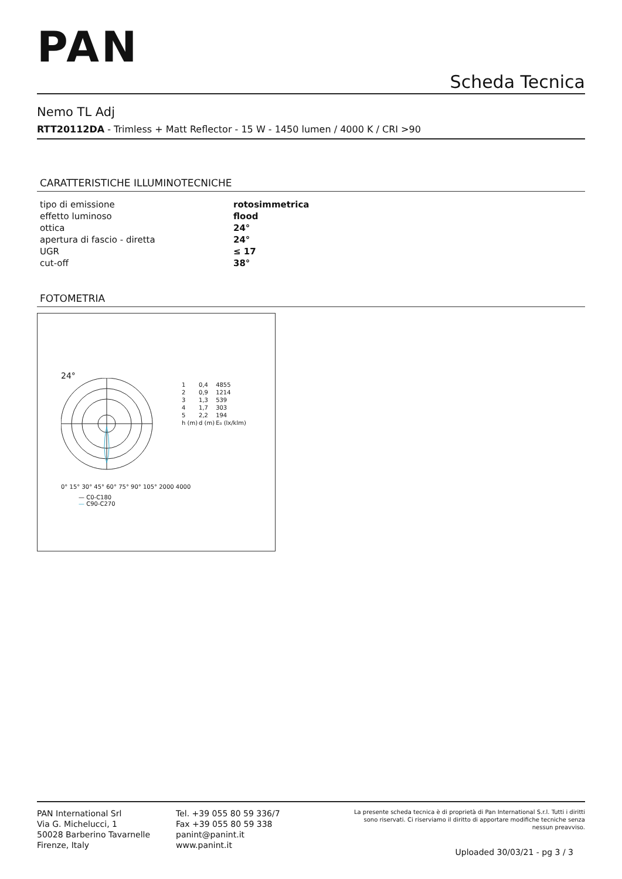PAN
Scheda Tecnica
Nemo TL Adj
RTT20112DA - Trimless + Matt Reflector - 15 W - 1450 lumen / 4000 K / CRI >90
CARATTERISTICHE ILLUMINOTECNICHE
| tipo di emissione | rotosimmetrica |
| effetto luminoso | flood |
| ottica | 24° |
| apertura di fascio - diretta | 24° |
| UGR | ≤ 17 |
| cut-off | 38° |
FOTOMETRIA
24°
0° 15° 30° 45° 60° 75° 90° 105° 2000 4000
— C0-C180
— C90-C270
| 1 | 0,4 | 4855 |
| 2 | 0,9 | 1214 |
| 3 | 1,3 | 539 |
| 4 | 1,7 | 303 |
| 5 | 2,2 | 194 |
| h (m) | d (m) | E₀ (lx/klm) |
PAN International Srl
Via G. Michelucci, 1
50028 Barberino Tavarnelle
Firenze, Italy
Tel. +39 055 80 59 336/7
Fax +39 055 80 59 338
panint@panint.it
www.panint.it
La presente scheda tecnica è di proprietà di Pan International S.r.l. Tutti i diritti sono riservati. Ci riserviamo il diritto di apportare modifiche tecniche senza nessun preavviso.
Uploaded 30/03/21 - pg 3 / 3